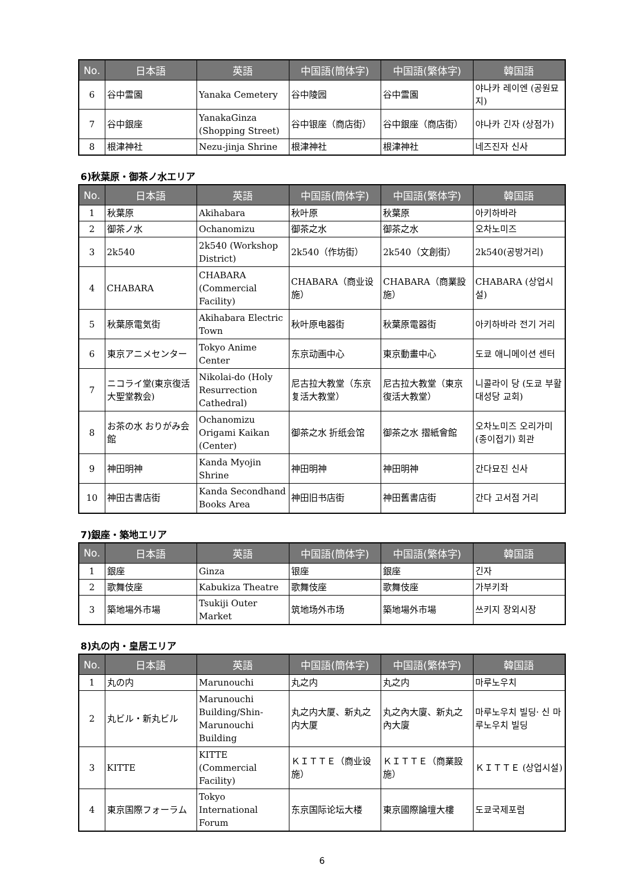| No. | 日本語 | 英語 | 中国語(簡体字) | 中国語(繁体字) | 韓国語 |
| --- | --- | --- | --- | --- | --- |
| 6 | 谷中霊園 | Yanaka Cemetery | 谷中陵园 | 谷中霊園 | 야나카 레이엔 (공원묘지) |
| 7 | 谷中銀座 | YanakaGinza (Shopping Street) | 谷中银座（商店街） | 谷中銀座（商店街） | 야나카 긴자 (상점가) |
| 8 | 根津神社 | Nezu-jinja Shrine | 根津神社 | 根津神社 | 네즈진자 신사 |
6)秋葉原・御茶ノ水エリア
| No. | 日本語 | 英語 | 中国語(簡体字) | 中国語(繁体字) | 韓国語 |
| --- | --- | --- | --- | --- | --- |
| 1 | 秋葉原 | Akihabara | 秋叶原 | 秋葉原 | 아키하바라 |
| 2 | 御茶ノ水 | Ochanomizu | 御茶之水 | 御茶之水 | 오차노미즈 |
| 3 | 2k540 | 2k540 (Workshop District) | 2k540（作坊街） | 2k540（文創街） | 2k540(공방거리) |
| 4 | CHABARA | CHABARA (Commercial Facility) | CHABARA（商业设施） | CHABARA（商業設施） | CHABARA (상업시설) |
| 5 | 秋葉原電気街 | Akihabara Electric Town | 秋叶原电器街 | 秋葉原電器街 | 아키하바라 전기 거리 |
| 6 | 東京アニメセンター | Tokyo Anime Center | 东京动画中心 | 東京動畫中心 | 도쿄 애니메이션 센터 |
| 7 | ニコライ堂(東京復活大聖堂教会) | Nikolai-do (Holy Resurrection Cathedral) | 尼古拉大教堂（东京复活大教堂） | 尼古拉大教堂（東京復活大教堂） | 니콜라이 당 (도쿄 부활 대성당 교회) |
| 8 | お茶の水 おりがみ会館 | Ochanomizu Origami Kaikan (Center) | 御茶之水 折纸会馆 | 御茶之水 摺紙會館 | 오차노미즈 오리가미(종이접기) 회관 |
| 9 | 神田明神 | Kanda Myojin Shrine | 神田明神 | 神田明神 | 간다묘진 신사 |
| 10 | 神田古書店街 | Kanda Secondhand Books Area | 神田旧书店街 | 神田舊書店街 | 간다 고서점 거리 |
7)銀座・築地エリア
| No. | 日本語 | 英語 | 中国語(簡体字) | 中国語(繁体字) | 韓国語 |
| --- | --- | --- | --- | --- | --- |
| 1 | 銀座 | Ginza | 银座 | 銀座 | 긴자 |
| 2 | 歌舞伎座 | Kabukiza Theatre | 歌舞伎座 | 歌舞伎座 | 가부키좌 |
| 3 | 築地場外市場 | Tsukiji Outer Market | 筑地场外市场 | 築地場外市場 | 쓰키지 장외시장 |
8)丸の内・皇居エリア
| No. | 日本語 | 英語 | 中国語(簡体字) | 中国語(繁体字) | 韓国語 |
| --- | --- | --- | --- | --- | --- |
| 1 | 丸の内 | Marunouchi | 丸之内 | 丸之内 | 마루노우치 |
| 2 | 丸ビル・新丸ビル | Marunouchi Building/Shin-Marunouchi Building | 丸之内大厦、新丸之内大厦 | 丸之內大廈、新丸之內大廈 | 마루노우치 빌딩· 신 마루노우치 빌딩 |
| 3 | KITTE | KITTE (Commercial Facility) | ＫＩＴＴＥ（商业设施） | ＫＩＴＴＥ（商業設施） | ＫＩＴＴＥ (상업시설) |
| 4 | 東京国際フォーラム | Tokyo International Forum | 东京国际论坛大楼 | 東京國際論壇大樓 | 도쿄국제포럼 |
6